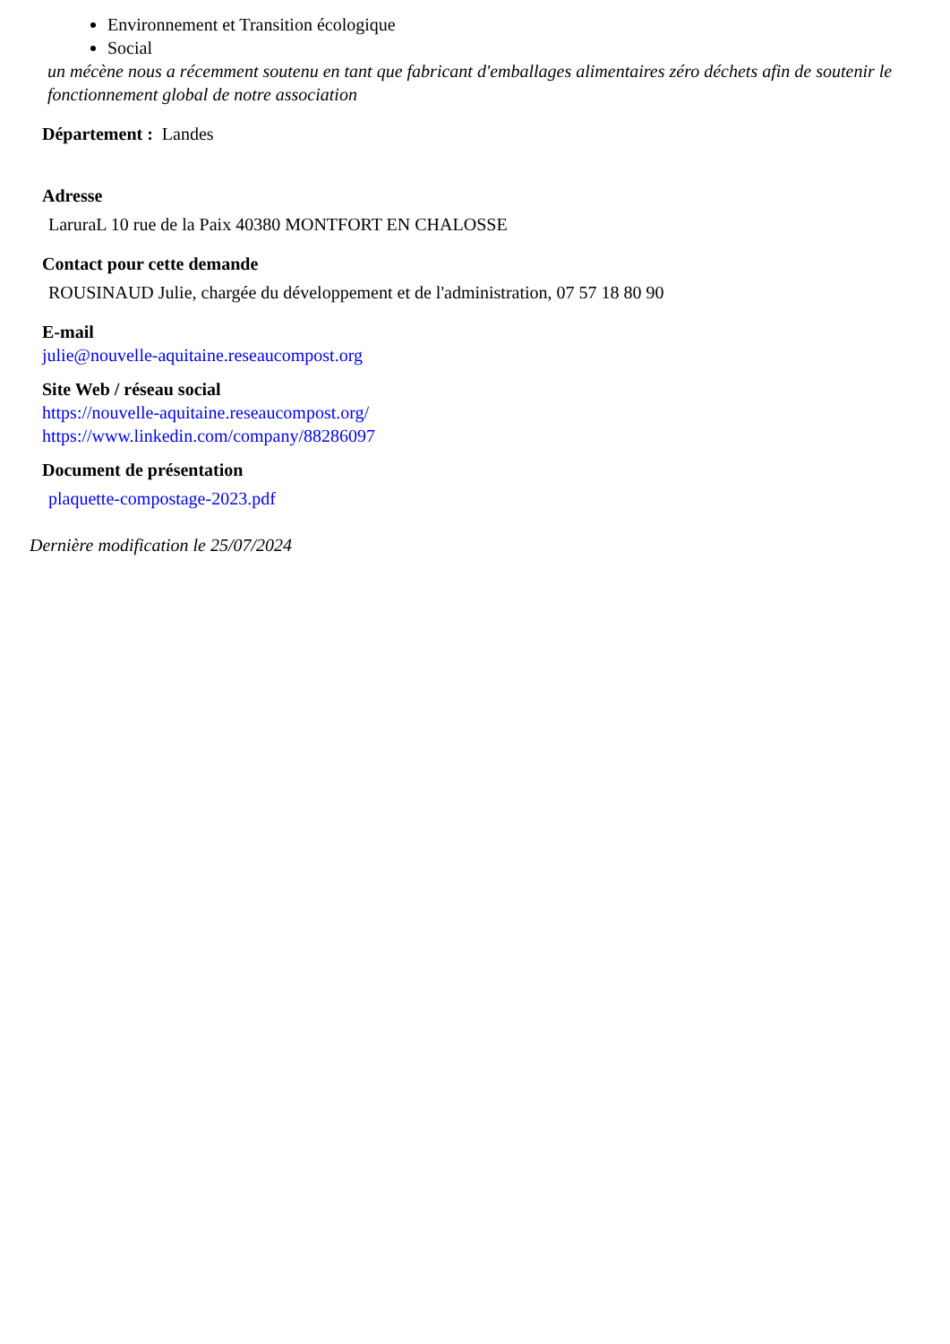Environnement et Transition écologique
Social
un mécène nous a récemment soutenu en tant que fabricant d'emballages alimentaires zéro déchets afin de soutenir le fonctionnement global de notre association
Département : Landes
Adresse
LaruraL 10 rue de la Paix 40380 MONTFORT EN CHALOSSE
Contact pour cette demande
ROUSINAUD Julie, chargée du développement et de l'administration, 07 57 18 80 90
E-mail
julie@nouvelle-aquitaine.reseaucompost.org
Site Web / réseau social
https://nouvelle-aquitaine.reseaucompost.org/
https://www.linkedin.com/company/88286097
Document de présentation
plaquette-compostage-2023.pdf
Dernière modification le 25/07/2024